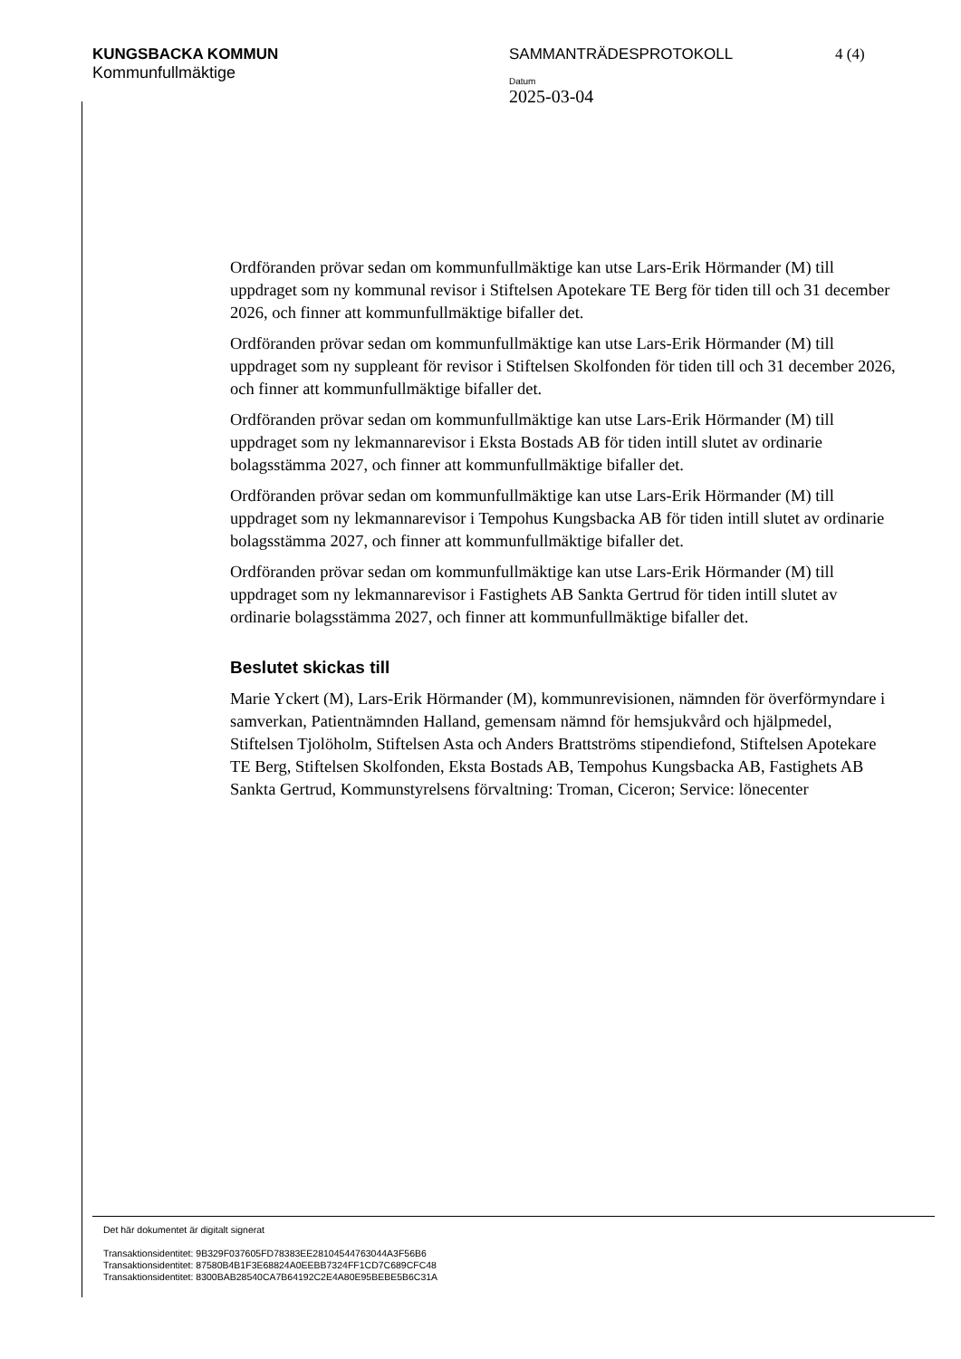KUNGSBACKA KOMMUN
Kommunfullmäktige
SAMMANTRÄDESPROTOKOLL
Datum
2025-03-04
4 (4)
Ordföranden prövar sedan om kommunfullmäktige kan utse Lars-Erik Hörmander (M) till uppdraget som ny kommunal revisor i Stiftelsen Apotekare TE Berg för tiden till och 31 december 2026, och finner att kommunfullmäktige bifaller det.
Ordföranden prövar sedan om kommunfullmäktige kan utse Lars-Erik Hörmander (M) till uppdraget som ny suppleant för revisor i Stiftelsen Skolfonden för tiden till och 31 december 2026, och finner att kommunfullmäktige bifaller det.
Ordföranden prövar sedan om kommunfullmäktige kan utse Lars-Erik Hörmander (M) till uppdraget som ny lekmannarevisor i Eksta Bostads AB för tiden intill slutet av ordinarie bolagsstämma 2027, och finner att kommunfullmäktige bifaller det.
Ordföranden prövar sedan om kommunfullmäktige kan utse Lars-Erik Hörmander (M) till uppdraget som ny lekmannarevisor i Tempohus Kungsbacka AB för tiden intill slutet av ordinarie bolagsstämma 2027, och finner att kommunfullmäktige bifaller det.
Ordföranden prövar sedan om kommunfullmäktige kan utse Lars-Erik Hörmander (M) till uppdraget som ny lekmannarevisor i Fastighets AB Sankta Gertrud för tiden intill slutet av ordinarie bolagsstämma 2027, och finner att kommunfullmäktige bifaller det.
Beslutet skickas till
Marie Yckert (M), Lars-Erik Hörmander (M), kommunrevisionen, nämnden för överförmyndare i samverkan, Patientnämnden Halland, gemensam nämnd för hemsjukvård och hjälpmedel, Stiftelsen Tjolöholm, Stiftelsen Asta och Anders Brattströms stipendiefond, Stiftelsen Apotekare TE Berg, Stiftelsen Skolfonden, Eksta Bostads AB, Tempohus Kungsbacka AB, Fastighets AB Sankta Gertrud, Kommunstyrelsens förvaltning: Troman, Ciceron; Service: lönecenter
Det här dokumentet är digitalt signerat
Transaktionsidentitet: 9B329F037605FD78383EE28104544763044A3F56B6
Transaktionsidentitet: 87580B4B1F3E68824A0EEBB7324FF1CD7C689CFC48
Transaktionsidentitet: 8300BAB28540CA7B64192C2E4A80E95BEBE5B6C31A